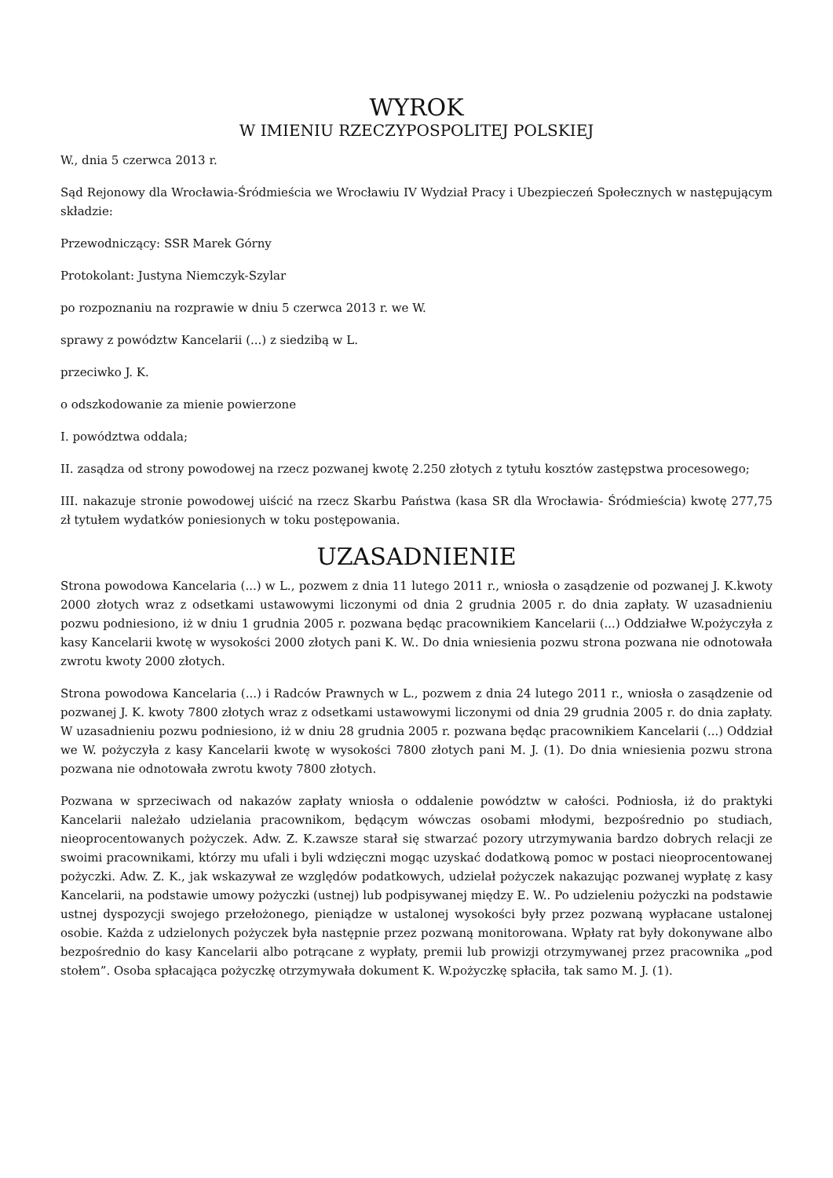WYROK
W IMIENIU RZECZYPOSPOLITEJ POLSKIEJ
W., dnia 5 czerwca 2013 r.
Sąd Rejonowy dla Wrocławia-Śródmieścia we Wrocławiu IV Wydział Pracy i Ubezpieczeń Społecznych w następującym składzie:
Przewodniczący: SSR Marek Górny
Protokolant: Justyna Niemczyk-Szylar
po rozpoznaniu na rozprawie w dniu 5 czerwca 2013 r. we W.
sprawy z powództw Kancelarii (...) z siedzibą w L.
przeciwko J. K.
o odszkodowanie za mienie powierzone
I. powództwa oddala;
II. zasądza od strony powodowej na rzecz pozwanej kwotę 2.250 złotych z tytułu kosztów zastępstwa procesowego;
III. nakazuje stronie powodowej uiścić na rzecz Skarbu Państwa (kasa SR dla Wrocławia- Śródmieścia) kwotę 277,75 zł tytułem wydatków poniesionych w toku postępowania.
UZASADNIENIE
Strona powodowa Kancelaria (...) w L., pozwem z dnia 11 lutego 2011 r., wniosła o zasądzenie od pozwanej J. K.kwoty 2000 złotych wraz z odsetkami ustawowymi liczonymi od dnia 2 grudnia 2005 r. do dnia zapłaty. W uzasadnieniu pozwu podniesiono, iż w dniu 1 grudnia 2005 r. pozwana będąc pracownikiem Kancelarii (...) Oddziałwe W.pożyczyła z kasy Kancelarii kwotę w wysokości 2000 złotych pani K. W.. Do dnia wniesienia pozwu strona pozwana nie odnotowała zwrotu kwoty 2000 złotych.
Strona powodowa Kancelaria (...) i Radców Prawnych w L., pozwem z dnia 24 lutego 2011 r., wniosła o zasądzenie od pozwanej J. K. kwoty 7800 złotych wraz z odsetkami ustawowymi liczonymi od dnia 29 grudnia 2005 r. do dnia zapłaty. W uzasadnieniu pozwu podniesiono, iż w dniu 28 grudnia 2005 r. pozwana będąc pracownikiem Kancelarii (...) Oddział we W. pożyczyła z kasy Kancelarii kwotę w wysokości 7800 złotych pani M. J. (1). Do dnia wniesienia pozwu strona pozwana nie odnotowała zwrotu kwoty 7800 złotych.
Pozwana w sprzeciwach od nakazów zapłaty wniosła o oddalenie powództw w całości. Podniosła, iż do praktyki Kancelarii należało udzielania pracownikom, będącym wówczas osobami młodymi, bezpośrednio po studiach, nieoprocentowanych pożyczek. Adw. Z. K.zawsze starał się stwarzać pozory utrzymywania bardzo dobrych relacji ze swoimi pracownikami, którzy mu ufali i byli wdzięczni mogąc uzyskać dodatkową pomoc w postaci nieoprocentowanej pożyczki. Adw. Z. K., jak wskazywał ze względów podatkowych, udzielał pożyczek nakazując pozwanej wypłatę z kasy Kancelarii, na podstawie umowy pożyczki (ustnej) lub podpisywanej między E. W.. Po udzieleniu pożyczki na podstawie ustnej dyspozycji swojego przełożonego, pieniądze w ustalonej wysokości były przez pozwaną wypłacane ustalonej osobie. Każda z udzielonych pożyczek była następnie przez pozwaną monitorowana. Wpłaty rat były dokonywane albo bezpośrednio do kasy Kancelarii albo potrącane z wypłaty, premii lub prowizji otrzymywanej przez pracownika „pod stołem”. Osoba spłacająca pożyczkę otrzymywała dokument K. W.pożyczkę spłaciła, tak samo M. J. (1).